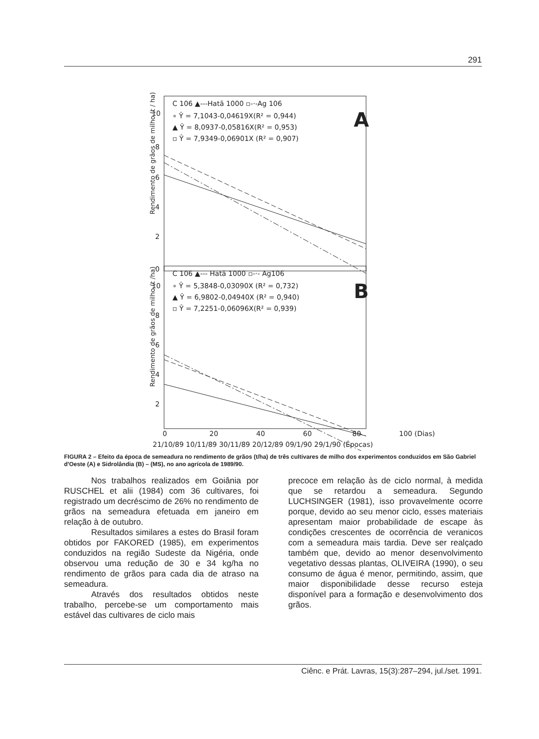291
Rendimento de grãos de milho (t / ha)
Rendimento de grãos de milho (t /ha)
10
8
6
4
2
0
10
8
6
4
2
C 106 ▲---Hatã 1000 ▫-·-Ag 106
∘ Ŷ = 7,1043-0,04619X(R² = 0,944)
▲ Ŷ = 8,0937-0,05816X(R² = 0,953)
▫ Ŷ = 7,9349-0,06901X (R² = 0,907)
A
C 106 ▲--- Hatã 1000 ▫-·- Ag106
∘ Ŷ = 5,3848-0,03090X (R² = 0,732)
▲ Ŷ = 6,9802-0,04940X (R² = 0,940)
▫ Ŷ = 7,2251-0,06096X(R² = 0,939)
B
0
20
40
60
80
100 (Dias)
21/10/89 10/11/89 30/11/89 20/12/89 09/1/90 29/1/90 (Épocas)
FIGURA 2 – Efeito da época de semeadura no rendimento de grãos (t/ha) de três cultivares de milho dos experimentos conduzidos em São Gabriel d'Oeste (A) e Sidrolândia (B) – (MS), no ano agrícola de 1989/90.
Nos trabalhos realizados em Goiânia por RUSCHEL et alii (1984) com 36 cultivares, foi registrado um decréscimo de 26% no rendimento de grãos na semeadura efetuada em janeiro em relação à de outubro.
Resultados similares a estes do Brasil foram obtidos por FAKORED (1985), em experimentos conduzidos na região Sudeste da Nigéria, onde observou uma redução de 30 e 34 kg/ha no rendimento de grãos para cada dia de atraso na semeadura.
Através dos resultados obtidos neste trabalho, percebe-se um comportamento mais estável das cultivares de ciclo mais
precoce em relação às de ciclo normal, à medida que se retardou a semeadura. Segundo LUCHSINGER (1981), isso provavelmente ocorre porque, devido ao seu menor ciclo, esses materiais apresentam maior probabilidade de escape às condições crescentes de ocorrência de veranicos com a semeadura mais tardia. Deve ser realçado também que, devido ao menor desenvolvimento vegetativo dessas plantas, OLIVEIRA (1990), o seu consumo de água é menor, permitindo, assim, que maior disponibilidade desse recurso esteja disponível para a formação e desenvolvimento dos grãos.
Ciênc. e Prát. Lavras, 15(3):287–294, jul./set. 1991.